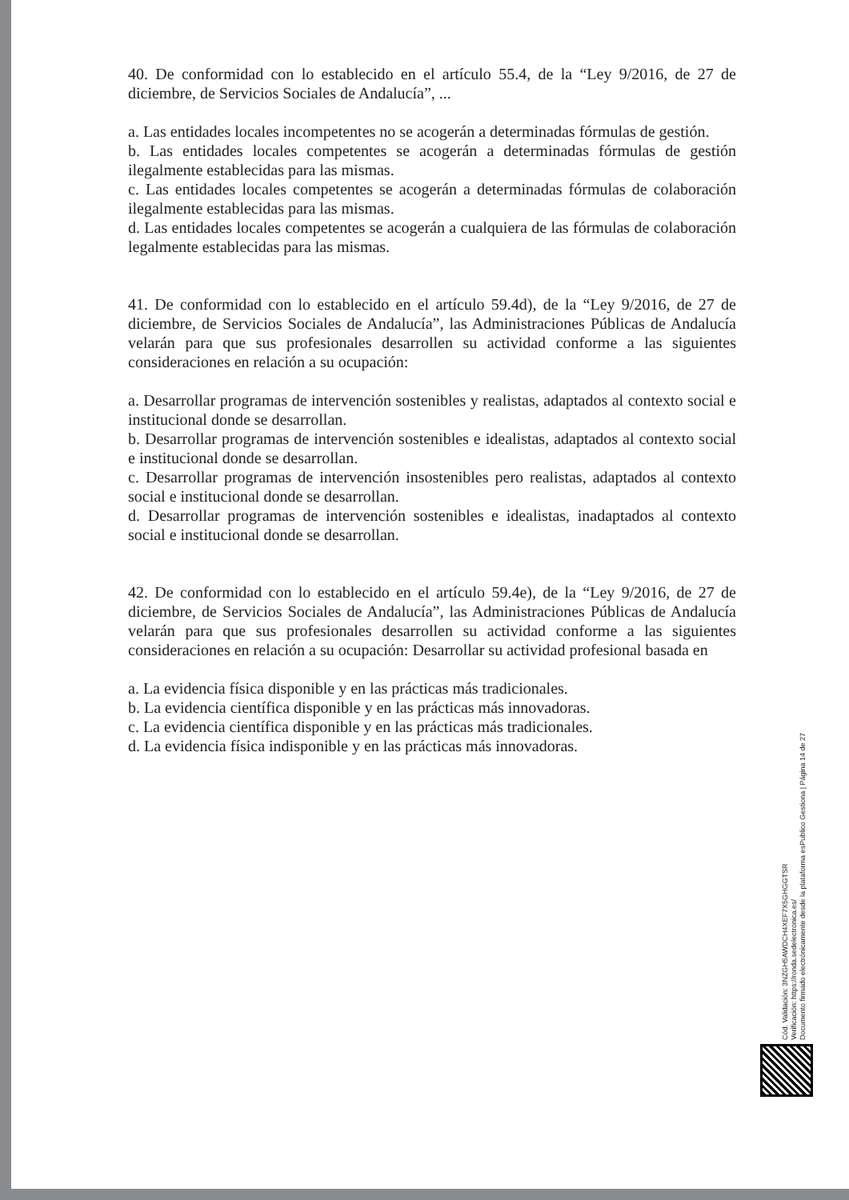40. De conformidad con lo establecido en el artículo 55.4, de la “Ley 9/2016, de 27 de diciembre, de Servicios Sociales de Andalucía”, ...
a. Las entidades locales incompetentes no se acogerán a determinadas fórmulas de gestión.
b. Las entidades locales competentes se acogerán a determinadas fórmulas de gestión ilegalmente establecidas para las mismas.
c. Las entidades locales competentes se acogerán a determinadas fórmulas de colaboración ilegalmente establecidas para las mismas.
d. Las entidades locales competentes se acogerán a cualquiera de las fórmulas de colaboración legalmente establecidas para las mismas.
41. De conformidad con lo establecido en el artículo 59.4d), de la “Ley 9/2016, de 27 de diciembre, de Servicios Sociales de Andalucía”, las Administraciones Públicas de Andalucía velarán para que sus profesionales desarrollen su actividad conforme a las siguientes consideraciones en relación a su ocupación:
a. Desarrollar programas de intervención sostenibles y realistas, adaptados al contexto social e institucional donde se desarrollan.
b. Desarrollar programas de intervención sostenibles e idealistas, adaptados al contexto social e institucional donde se desarrollan.
c. Desarrollar programas de intervención insostenibles pero realistas, adaptados al contexto social e institucional donde se desarrollan.
d. Desarrollar programas de intervención sostenibles e idealistas, inadaptados al contexto social e institucional donde se desarrollan.
42. De conformidad con lo establecido en el artículo 59.4e), de la “Ley 9/2016, de 27 de diciembre, de Servicios Sociales de Andalucía”, las Administraciones Públicas de Andalucía velarán para que sus profesionales desarrollen su actividad conforme a las siguientes consideraciones en relación a su ocupación: Desarrollar su actividad profesional basada en
a. La evidencia física disponible y en las prácticas más tradicionales.
b. La evidencia científica disponible y en las prácticas más innovadoras.
c. La evidencia científica disponible y en las prácticas más tradicionales.
d. La evidencia física indisponible y en las prácticas más innovadoras.
Cód. Validación: 3NZGH5AWDCH4XEF7X5GHGGTSR
Verificación: https://ronda.sedelectronica.es/
Documento firmado electrónicamente desde la plataforma esPublico Gestiona | Página 14 de 27